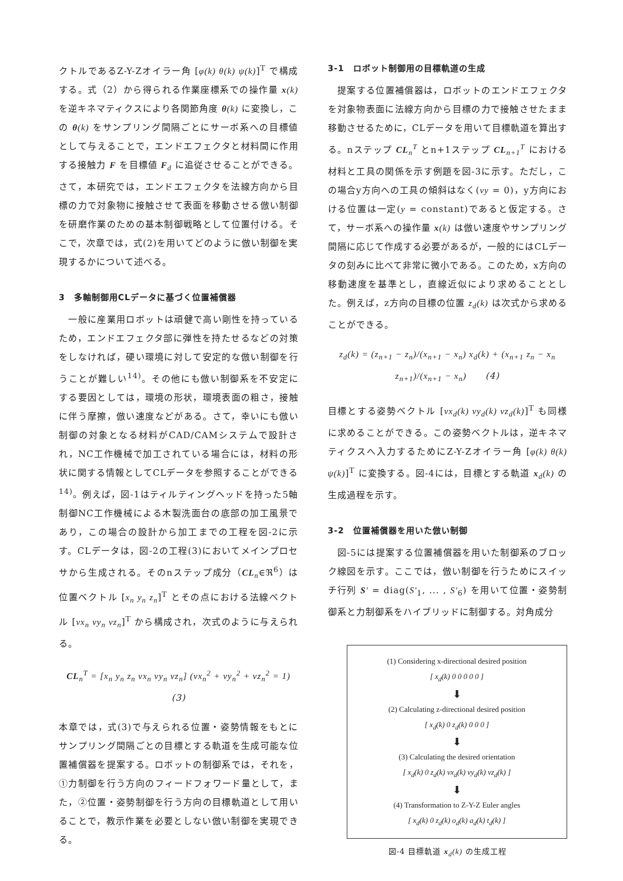クトルであるZ-Y-Zオイラー角 [φ(k) θ(k) ψ(k)]<sup>T</sup> で構成する。式（2）から得られる作業座標系での操作量 x(k) を逆キネマティクスにより各関節角度 θ(k) に変換し，この θ(k) をサンプリング間隔ごとにサーボ系への目標値として与えることで，エンドエフェクタと材料間に作用する接触力 F を目標値 F<sub>d</sub> に追従させることができる。さて，本研究では，エンドエフェクタを法線方向から目標の力で対象物に接触させて表面を移動させる倣い制御を研磨作業のための基本制御戦略として位置付ける。そこで，次章では，式(2)を用いてどのように倣い制御を実現するかについて述べる。
3　多軸制御用CLデータに基づく位置補償器
　一般に産業用ロボットは頑健で高い剛性を持っているため，エンドエフェクタ部に弾性を持たせるなどの対策をしなければ，硬い環境に対して安定的な倣い制御を行うことが難しい<sup>14)</sup>。その他にも倣い制御系を不安定にする要因としては，環境の形状，環境表面の粗さ，接触に伴う摩擦，倣い速度などがある。さて，幸いにも倣い制御の対象となる材料がCAD/CAMシステムで設計され，NC工作機械で加工されている場合には，材料の形状に関する情報としてCLデータを参照することができる<sup>14)</sup>。例えば，図-1はティルティングヘッドを持った5軸制御NC工作機械による木製洗面台の底部の加工風景であり，この場合の設計から加工までの工程を図-2に示す。CLデータは，図-2の工程(3)においてメインプロセサから生成される。そのnステップ成分（CL<sub>n</sub>∈ℜ<sup>6</sup>）は位置ベクトル [x<sub>n</sub> y<sub>n</sub> z<sub>n</sub>]<sup>T</sup> とその点における法線ベクトル [vx<sub>n</sub> vy<sub>n</sub> vz<sub>n</sub>]<sup>T</sup> から構成され，次式のように与えられる。
CL<sub>n</sub><sup>T</sup> = [x<sub>n</sub> y<sub>n</sub> z<sub>n</sub> vx<sub>n</sub> vy<sub>n</sub> vz<sub>n</sub>] (vx<sub>n</sub><sup>2</sup> + vy<sub>n</sub><sup>2</sup> + vz<sub>n</sub><sup>2</sup> = 1) (3)
本章では，式(3)で与えられる位置・姿勢情報をもとにサンプリング間隔ごとの目標とする軌道を生成可能な位置補償器を提案する。ロボットの制御系では，それを，①力制御を行う方向のフィードフォワード量として，また，②位置・姿勢制御を行う方向の目標軌道として用いることで，教示作業を必要としない倣い制御を実現できる。
3-1　ロボット制御用の目標軌道の生成
　提案する位置補償器は，ロボットのエンドエフェクタを対象物表面に法線方向から目標の力で接触させたまま移動させるために，CLデータを用いて目標軌道を算出する。nステップ CL<sub>n</sub><sup>T</sup> とn+1ステップ CL<sub>n+1</sub><sup>T</sup> における材料と工具の関係を示す例題を図-3に示す。ただし，この場合y方向への工具の傾斜はなく(vy = 0)，y方向における位置は一定(y = constant)であると仮定する。さて，サーボ系への操作量 x(k) は倣い速度やサンプリング間隔に応じて作成する必要があるが，一般的にはCLデータの刻みに比べて非常に微小である。このため，x方向の移動速度を基準とし，直線近似により求めることとした。例えば，z方向の目標の位置 z<sub>d</sub>(k) は次式から求めることができる。
z<sub>d</sub>(k) = (z<sub>n+1</sub> − z<sub>n</sub>)/(x<sub>n+1</sub> − x<sub>n</sub>) x<sub>d</sub>(k) + (x<sub>n+1</sub> z<sub>n</sub> − x<sub>n</sub> z<sub>n+1</sub>)/(x<sub>n+1</sub> − x<sub>n</sub>)　　(4)
目標とする姿勢ベクトル [vx<sub>d</sub>(k) vy<sub>d</sub>(k) vz<sub>d</sub>(k)]<sup>T</sup> も同様に求めることができる。この姿勢ベクトルは，逆キネマティクスへ入力するためにZ-Y-Zオイラー角 [φ(k) θ(k) ψ(k)]<sup>T</sup> に変換する。図-4には，目標とする軌道 x<sub>d</sub>(k) の生成過程を示す。
3-2　位置補償器を用いた倣い制御
　図-5には提案する位置補償器を用いた制御系のブロック線図を示す。ここでは，倣い制御を行うためにスイッチ行列 S' = diag(S'<sub>1</sub>, ... , S'<sub>6</sub>) を用いて位置・姿勢制御系と力制御系をハイブリッドに制御する。対角成分
(1) Considering x-directional desired position
[ x<sub>d</sub>(k) 0 0 0 0 0 ]
⬇
(2) Calculating z-directional desired position
[ x<sub>d</sub>(k) 0 z<sub>d</sub>(k) 0 0 0 ]
⬇
(3) Calculating the desired orientation
[ x<sub>d</sub>(k) 0 z<sub>d</sub>(k) vx<sub>d</sub>(k) vy<sub>d</sub>(k) vz<sub>d</sub>(k) ]
⬇
(4) Transformation to Z-Y-Z Euler angles
[ x<sub>d</sub>(k) 0 z<sub>d</sub>(k) o<sub>d</sub>(k) a<sub>d</sub>(k) t<sub>d</sub>(k) ]
図-4 目標軌道 x<sub>d</sub>(k) の生成工程